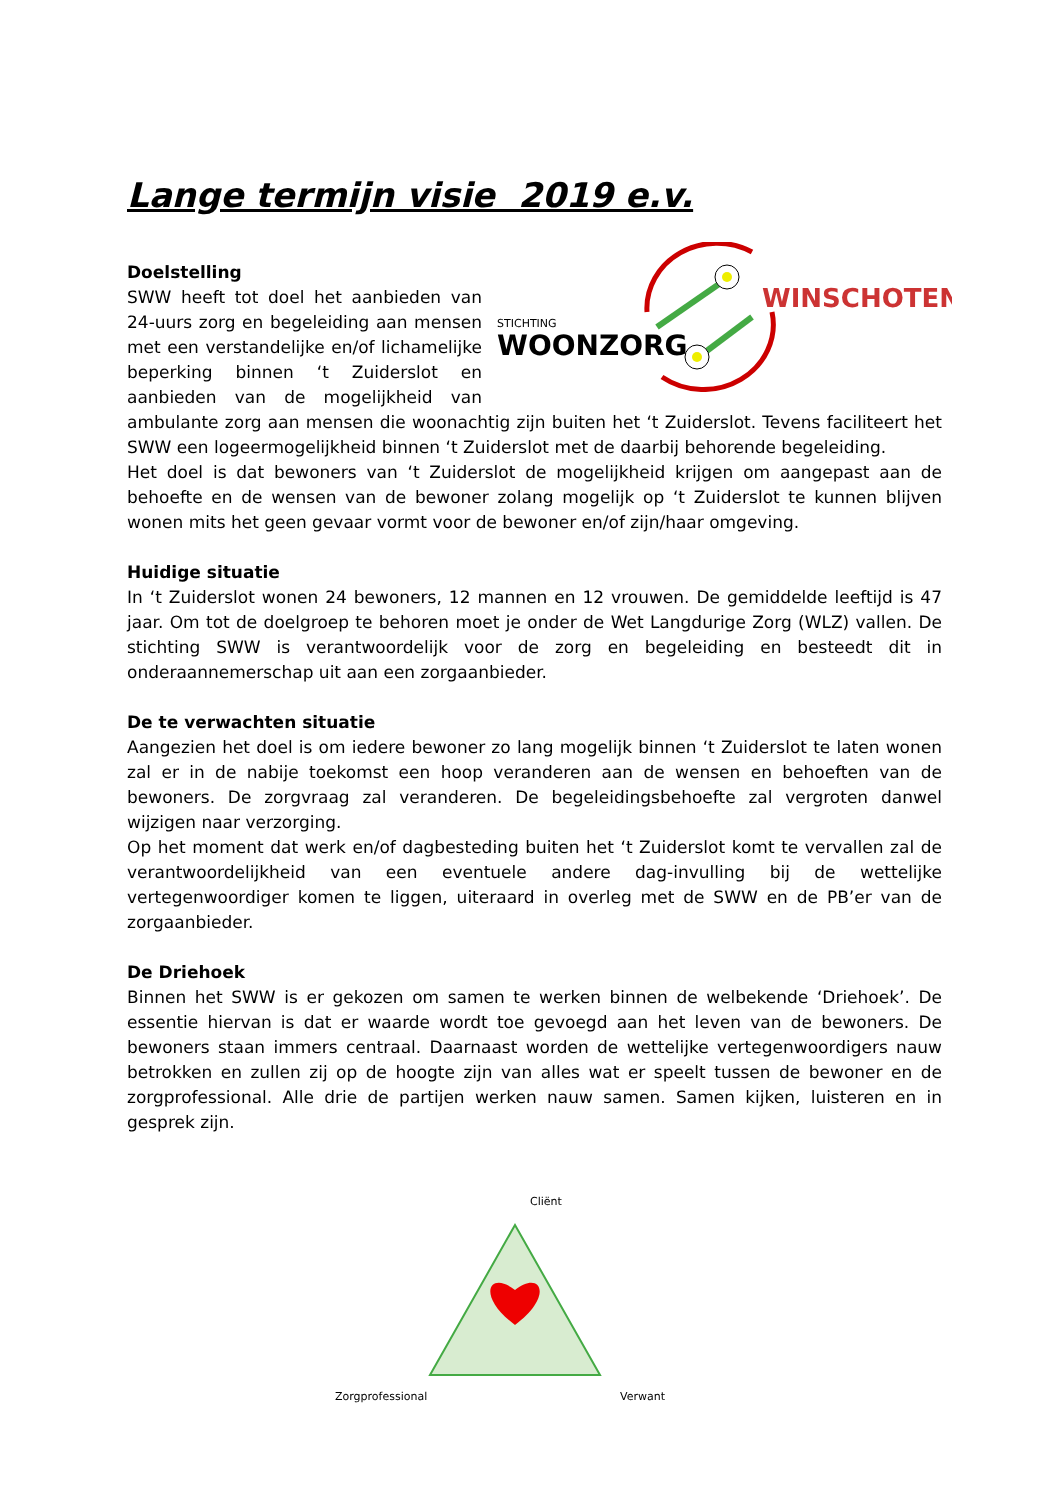Lange termijn visie 2019 e.v.
WINSCHOTEN
STICHTING
WOONZORG
Doelstelling
SWW heeft tot doel het aanbieden van 24-uurs zorg en begeleiding aan mensen met een verstandelijke en/of lichamelijke beperking binnen ‘t Zuiderslot en aanbieden van de mogelijkheid van ambulante zorg aan mensen die woonachtig zijn buiten het ‘t Zuiderslot. Tevens faciliteert het SWW een logeermogelijkheid binnen ‘t Zuiderslot met de daarbij behorende begeleiding.
Het doel is dat bewoners van ‘t Zuiderslot de mogelijkheid krijgen om aangepast aan de behoefte en de wensen van de bewoner zolang mogelijk op ‘t Zuiderslot te kunnen blijven wonen mits het geen gevaar vormt voor de bewoner en/of zijn/haar omgeving.
Huidige situatie
In ‘t Zuiderslot wonen 24 bewoners, 12 mannen en 12 vrouwen. De gemiddelde leeftijd is 47 jaar. Om tot de doelgroep te behoren moet je onder de Wet Langdurige Zorg (WLZ) vallen. De stichting SWW is verantwoordelijk voor de zorg en begeleiding en besteedt dit in onderaannemerschap uit aan een zorgaanbieder.
De te verwachten situatie
Aangezien het doel is om iedere bewoner zo lang mogelijk binnen ‘t Zuiderslot te laten wonen zal er in de nabije toekomst een hoop veranderen aan de wensen en behoeften van de bewoners. De zorgvraag zal veranderen. De begeleidingsbehoefte zal vergroten danwel wijzigen naar verzorging.
Op het moment dat werk en/of dagbesteding buiten het ‘t Zuiderslot komt te vervallen zal de verantwoordelijkheid van een eventuele andere dag-invulling bij de wettelijke vertegenwoordiger komen te liggen, uiteraard in overleg met de SWW en de PB’er van de zorgaanbieder.
De Driehoek
Binnen het SWW is er gekozen om samen te werken binnen de welbekende ‘Driehoek’. De essentie hiervan is dat er waarde wordt toe gevoegd aan het leven van de bewoners. De bewoners staan immers centraal. Daarnaast worden de wettelijke vertegenwoordigers nauw betrokken en zullen zij op de hoogte zijn van alles wat er speelt tussen de bewoner en de zorgprofessional. Alle drie de partijen werken nauw samen. Samen kijken, luisteren en in gesprek zijn.
Cliënt
Zorgprofessional
Verwant